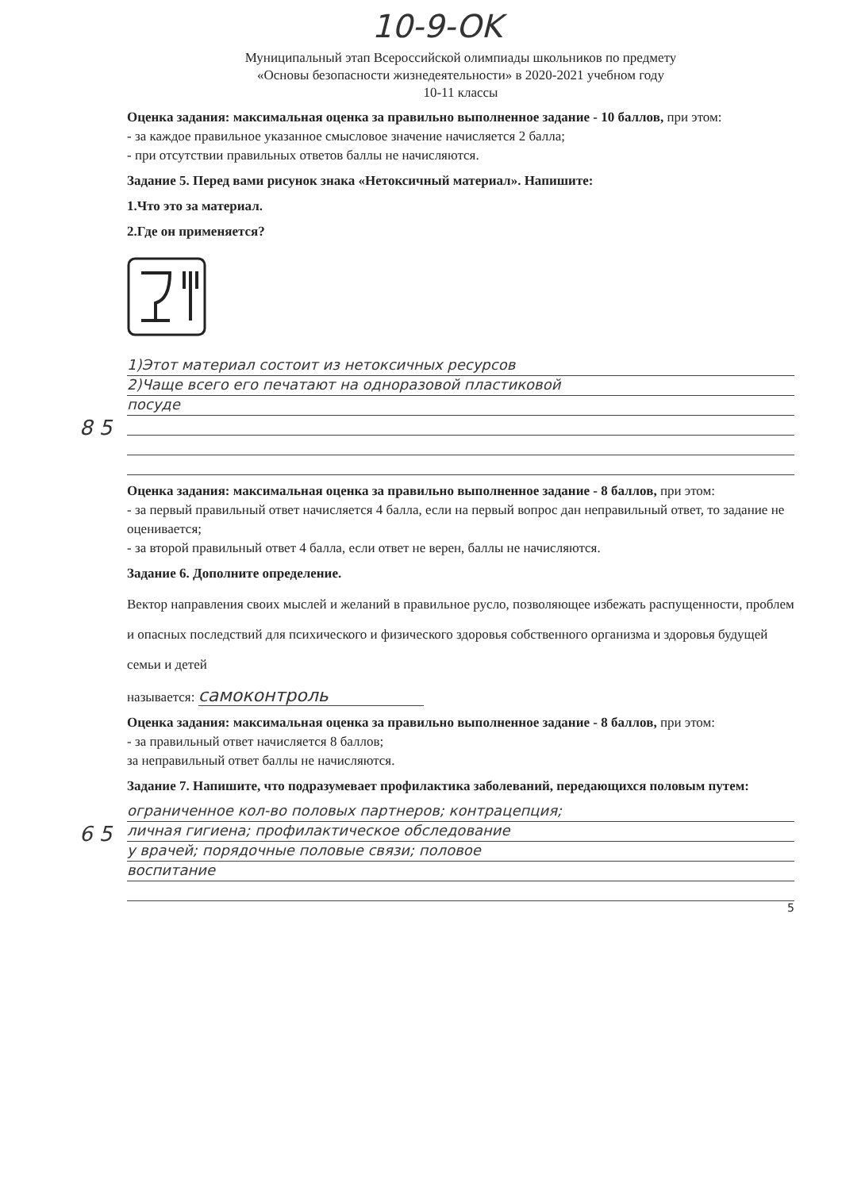10-9-OK
Муниципальный этап Всероссийской олимпиады школьников по предмету
«Основы безопасности жизнедеятельности» в 2020-2021 учебном году
10-11 классы
Оценка задания: максимальная оценка за правильно выполненное задание - 10 баллов, при этом:
- за каждое правильное указанное смысловое значение начисляется 2 балла;
- при отсутствии правильных ответов баллы не начисляются.
Задание 5. Перед вами рисунок знака «Нетоксичный материал». Напишите:
1.Что это за материал.
2.Где он применяется?
1)Этот материал состоит из нетоксичных ресурсов
2)Чаще всего его печатают на одноразовой пластиковой
посуде
8 5
Оценка задания: максимальная оценка за правильно выполненное задание - 8 баллов, при этом:
- за первый правильный ответ начисляется 4 балла, если на первый вопрос дан неправильный ответ, то задание не оценивается;
- за второй правильный ответ 4 балла, если ответ не верен, баллы не начисляются.
Задание 6. Дополните определение.
Вектор направления своих мыслей и желаний в правильное русло, позволяющее избежать распущенности, проблем и опасных последствий для психического и физического здоровья собственного организма и здоровья будущей семьи и детей
называется: самоконтроль
Оценка задания: максимальная оценка за правильно выполненное задание - 8 баллов, при этом:
- за правильный ответ начисляется 8 баллов;
за неправильный ответ баллы не начисляются.
Задание 7. Напишите, что подразумевает профилактика заболеваний, передающихся половым путем:
ограниченное кол-во половых партнеров; контрацепция;
6 5 личная гигиена; профилактическое обследование
у врачей; порядочные половые связи; половое
воспитание
5